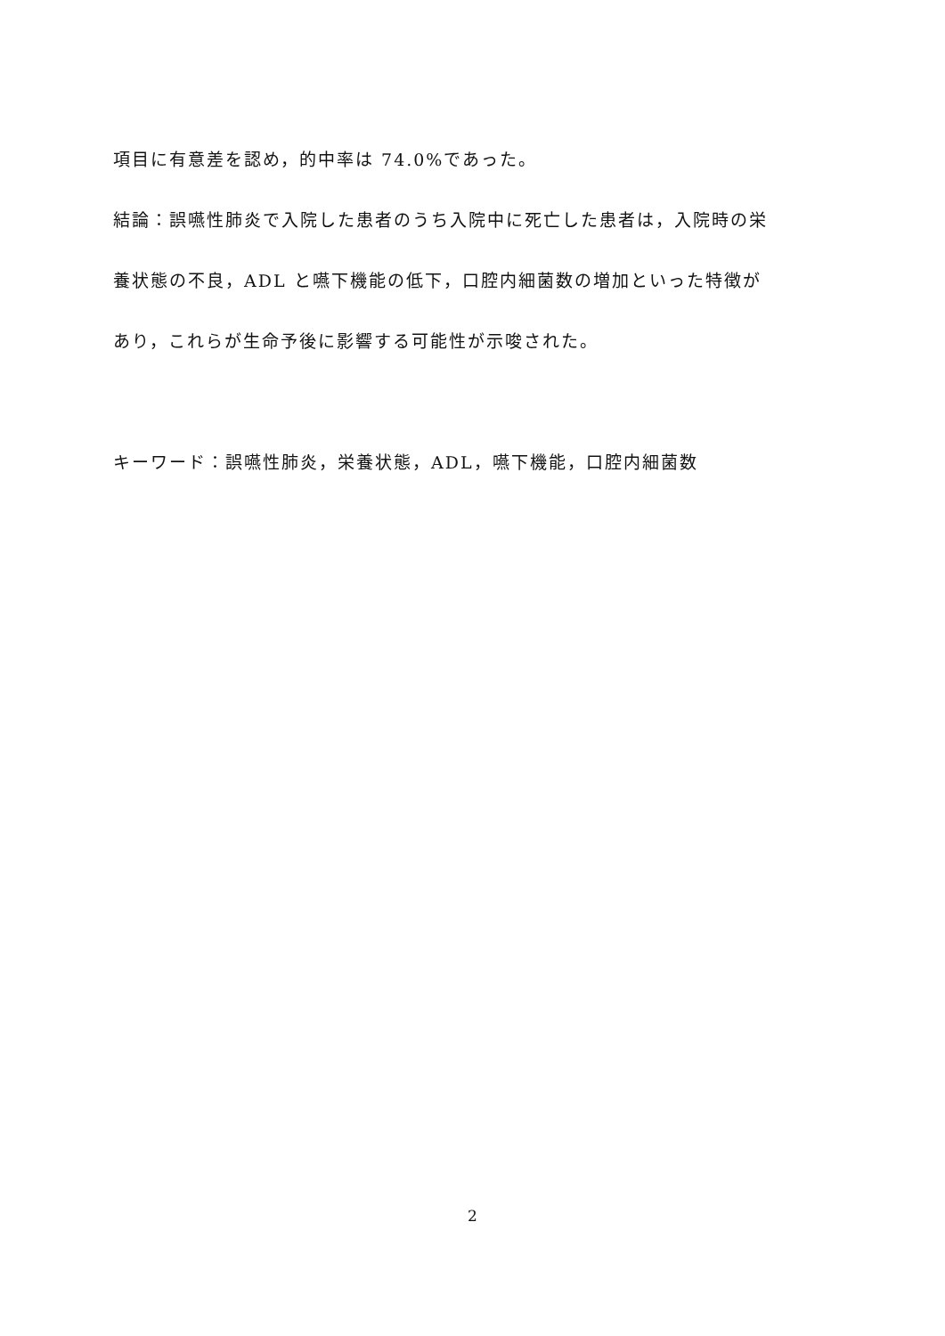項目に有意差を認め，的中率は 74.0%であった。
結論：誤嚥性肺炎で入院した患者のうち入院中に死亡した患者は，入院時の栄
養状態の不良，ADL と嚥下機能の低下，口腔内細菌数の増加といった特徴が
あり，これらが生命予後に影響する可能性が示唆された。
キーワード：誤嚥性肺炎，栄養状態，ADL，嚥下機能，口腔内細菌数
2